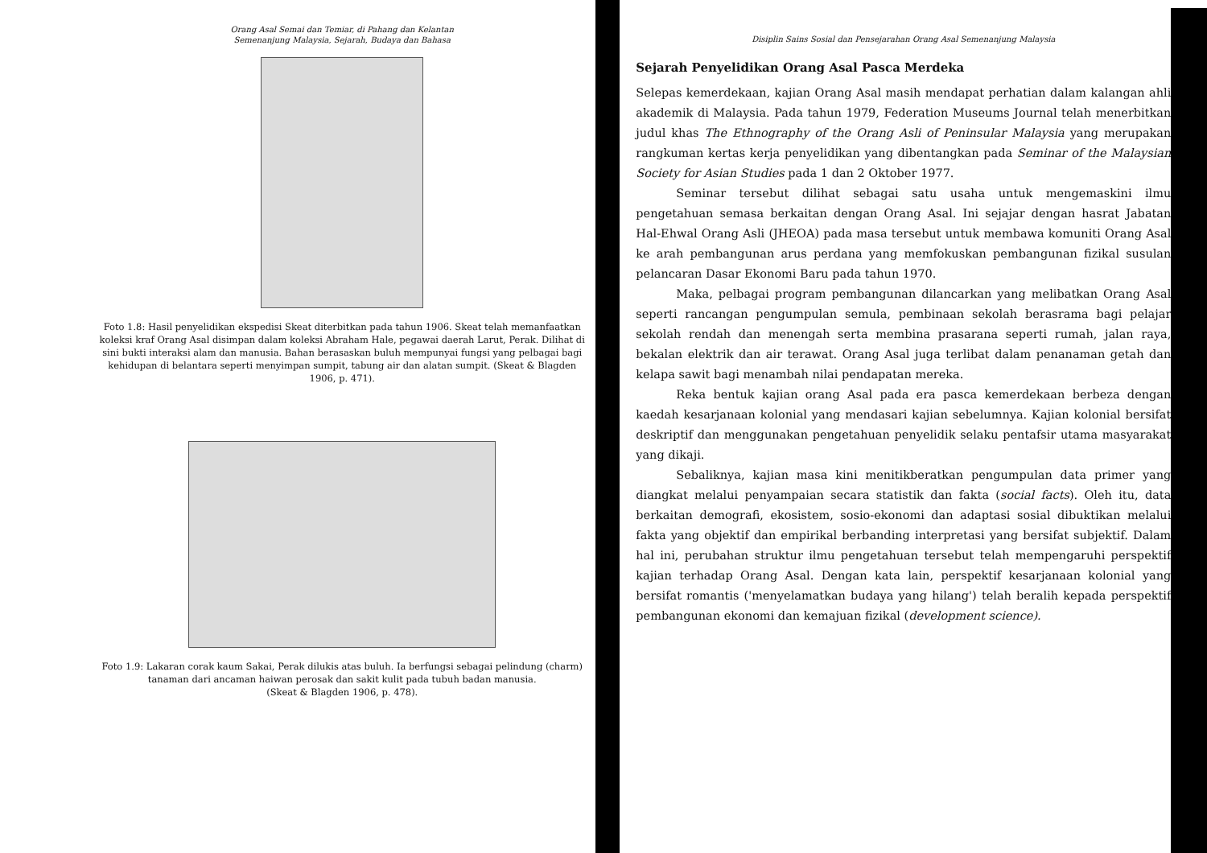Orang Asal Semai dan Temiar, di Pahang dan Kelantan
Semenanjung Malaysia, Sejarah, Budaya dan Bahasa
Foto 1.8: Hasil penyelidikan ekspedisi Skeat diterbitkan pada tahun 1906. Skeat telah memanfaatkan koleksi kraf Orang Asal disimpan dalam koleksi Abraham Hale, pegawai daerah Larut, Perak. Dilihat di sini bukti interaksi alam dan manusia. Bahan berasaskan buluh mempunyai fungsi yang pelbagai bagi kehidupan di belantara seperti menyimpan sumpit, tabung air dan alatan sumpit. (Skeat & Blagden 1906, p. 471).
Foto 1.9: Lakaran corak kaum Sakai, Perak dilukis atas buluh. Ia berfungsi sebagai pelindung (charm) tanaman dari ancaman haiwan perosak dan sakit kulit pada tubuh badan manusia.
(Skeat & Blagden 1906, p. 478).
Disiplin Sains Sosial dan Pensejarahan Orang Asal Semenanjung Malaysia
Sejarah Penyelidikan Orang Asal Pasca Merdeka
Selepas kemerdekaan, kajian Orang Asal masih mendapat perhatian dalam kalangan ahli akademik di Malaysia. Pada tahun 1979, Federation Museums Journal telah menerbitkan judul khas The Ethnography of the Orang Asli of Peninsular Malaysia yang merupakan rangkuman kertas kerja penyelidikan yang dibentangkan pada Seminar of the Malaysian Society for Asian Studies pada 1 dan 2 Oktober 1977.
Seminar tersebut dilihat sebagai satu usaha untuk mengemaskini ilmu pengetahuan semasa berkaitan dengan Orang Asal. Ini sejajar dengan hasrat Jabatan Hal-Ehwal Orang Asli (JHEOA) pada masa tersebut untuk membawa komuniti Orang Asal ke arah pembangunan arus perdana yang memfokuskan pembangunan fizikal susulan pelancaran Dasar Ekonomi Baru pada tahun 1970.
Maka, pelbagai program pembangunan dilancarkan yang melibatkan Orang Asal seperti rancangan pengumpulan semula, pembinaan sekolah berasrama bagi pelajar sekolah rendah dan menengah serta membina prasarana seperti rumah, jalan raya, bekalan elektrik dan air terawat. Orang Asal juga terlibat dalam penanaman getah dan kelapa sawit bagi menambah nilai pendapatan mereka.
Reka bentuk kajian orang Asal pada era pasca kemerdekaan berbeza dengan kaedah kesarjanaan kolonial yang mendasari kajian sebelumnya. Kajian kolonial bersifat deskriptif dan menggunakan pengetahuan penyelidik selaku pentafsir utama masyarakat yang dikaji.
Sebaliknya, kajian masa kini menitikberatkan pengumpulan data primer yang diangkat melalui penyampaian secara statistik dan fakta (social facts). Oleh itu, data berkaitan demografi, ekosistem, sosio-ekonomi dan adaptasi sosial dibuktikan melalui fakta yang objektif dan empirikal berbanding interpretasi yang bersifat subjektif. Dalam hal ini, perubahan struktur ilmu pengetahuan tersebut telah mempengaruhi perspektif kajian terhadap Orang Asal. Dengan kata lain, perspektif kesarjanaan kolonial yang bersifat romantis ('menyelamatkan budaya yang hilang') telah beralih kepada perspektif pembangunan ekonomi dan kemajuan fizikal (development science).